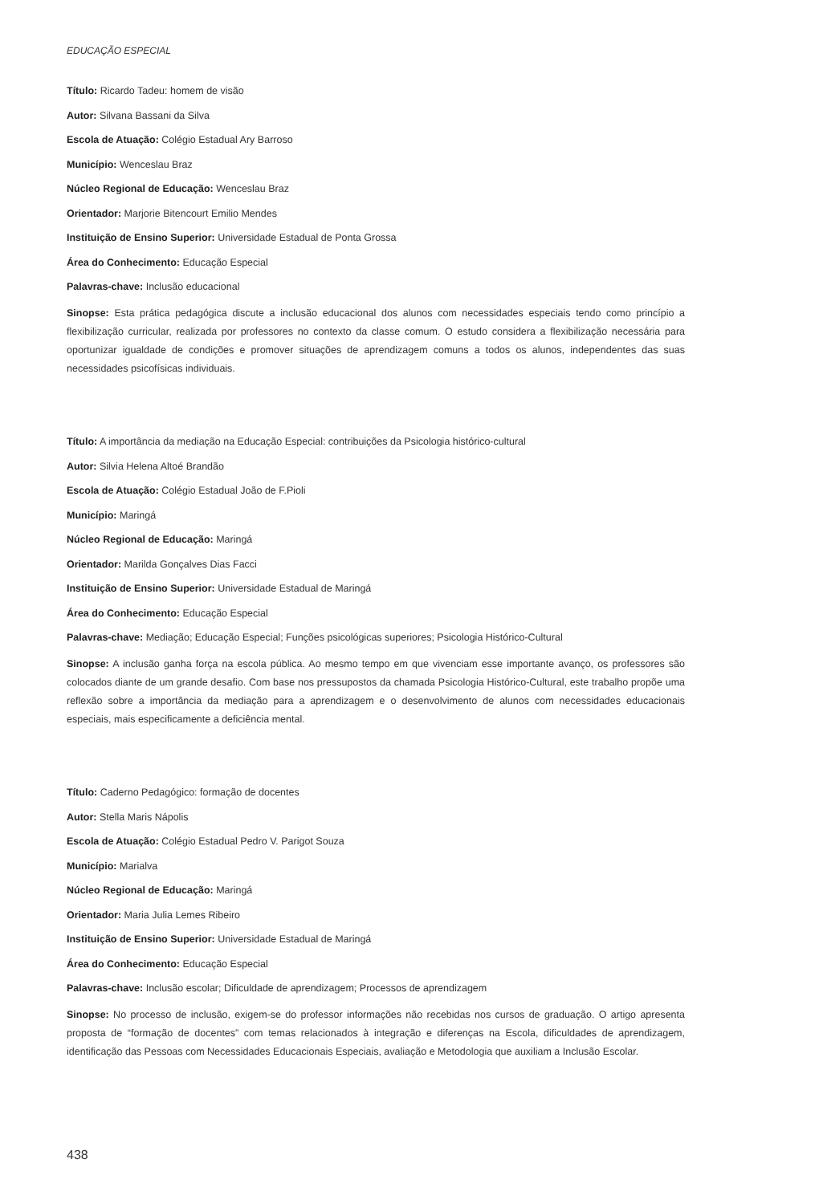EDUCAÇÃO ESPECIAL
Título: Ricardo Tadeu: homem de visão
Autor: Silvana Bassani da Silva
Escola de Atuação: Colégio Estadual Ary Barroso
Município: Wenceslau Braz
Núcleo Regional de Educação: Wenceslau Braz
Orientador: Marjorie Bitencourt Emilio Mendes
Instituição de Ensino Superior: Universidade Estadual de Ponta Grossa
Área do Conhecimento: Educação Especial
Palavras-chave: Inclusão educacional
Sinopse: Esta prática pedagógica discute a inclusão educacional dos alunos com necessidades especiais tendo como princípio a flexibilização curricular, realizada por professores no contexto da classe comum. O estudo considera a flexibilização necessária para oportunizar igualdade de condições e promover situações de aprendizagem comuns a todos os alunos, independentes das suas necessidades psicofísicas individuais.
Título: A importância da mediação na Educação Especial: contribuições da Psicologia histórico-cultural
Autor: Silvia Helena Altoé Brandão
Escola de Atuação: Colégio Estadual João de F.Pioli
Município: Maringá
Núcleo Regional de Educação: Maringá
Orientador: Marilda Gonçalves Dias Facci
Instituição de Ensino Superior: Universidade Estadual de Maringá
Área do Conhecimento: Educação Especial
Palavras-chave: Mediação; Educação Especial; Funções psicológicas superiores; Psicologia Histórico-Cultural
Sinopse: A inclusão ganha força na escola pública. Ao mesmo tempo em que vivenciam esse importante avanço, os professores são colocados diante de um grande desafio. Com base nos pressupostos da chamada Psicologia Histórico-Cultural, este trabalho propõe uma reflexão sobre a importância da mediação para a aprendizagem e o desenvolvimento de alunos com necessidades educacionais especiais, mais especificamente a deficiência mental.
Título: Caderno Pedagógico: formação de docentes
Autor: Stella Maris Nápolis
Escola de Atuação: Colégio Estadual Pedro V. Parigot Souza
Município: Marialva
Núcleo Regional de Educação: Maringá
Orientador: Maria Julia Lemes Ribeiro
Instituição de Ensino Superior: Universidade Estadual de Maringá
Área do Conhecimento: Educação Especial
Palavras-chave: Inclusão escolar; Dificuldade de aprendizagem; Processos de aprendizagem
Sinopse: No processo de inclusão, exigem-se do professor informações não recebidas nos cursos de graduação. O artigo apresenta proposta de “formação de docentes” com temas relacionados à integração e diferenças na Escola, dificuldades de aprendizagem, identificação das Pessoas com Necessidades Educacionais Especiais, avaliação e Metodologia que auxiliam a Inclusão Escolar.
438